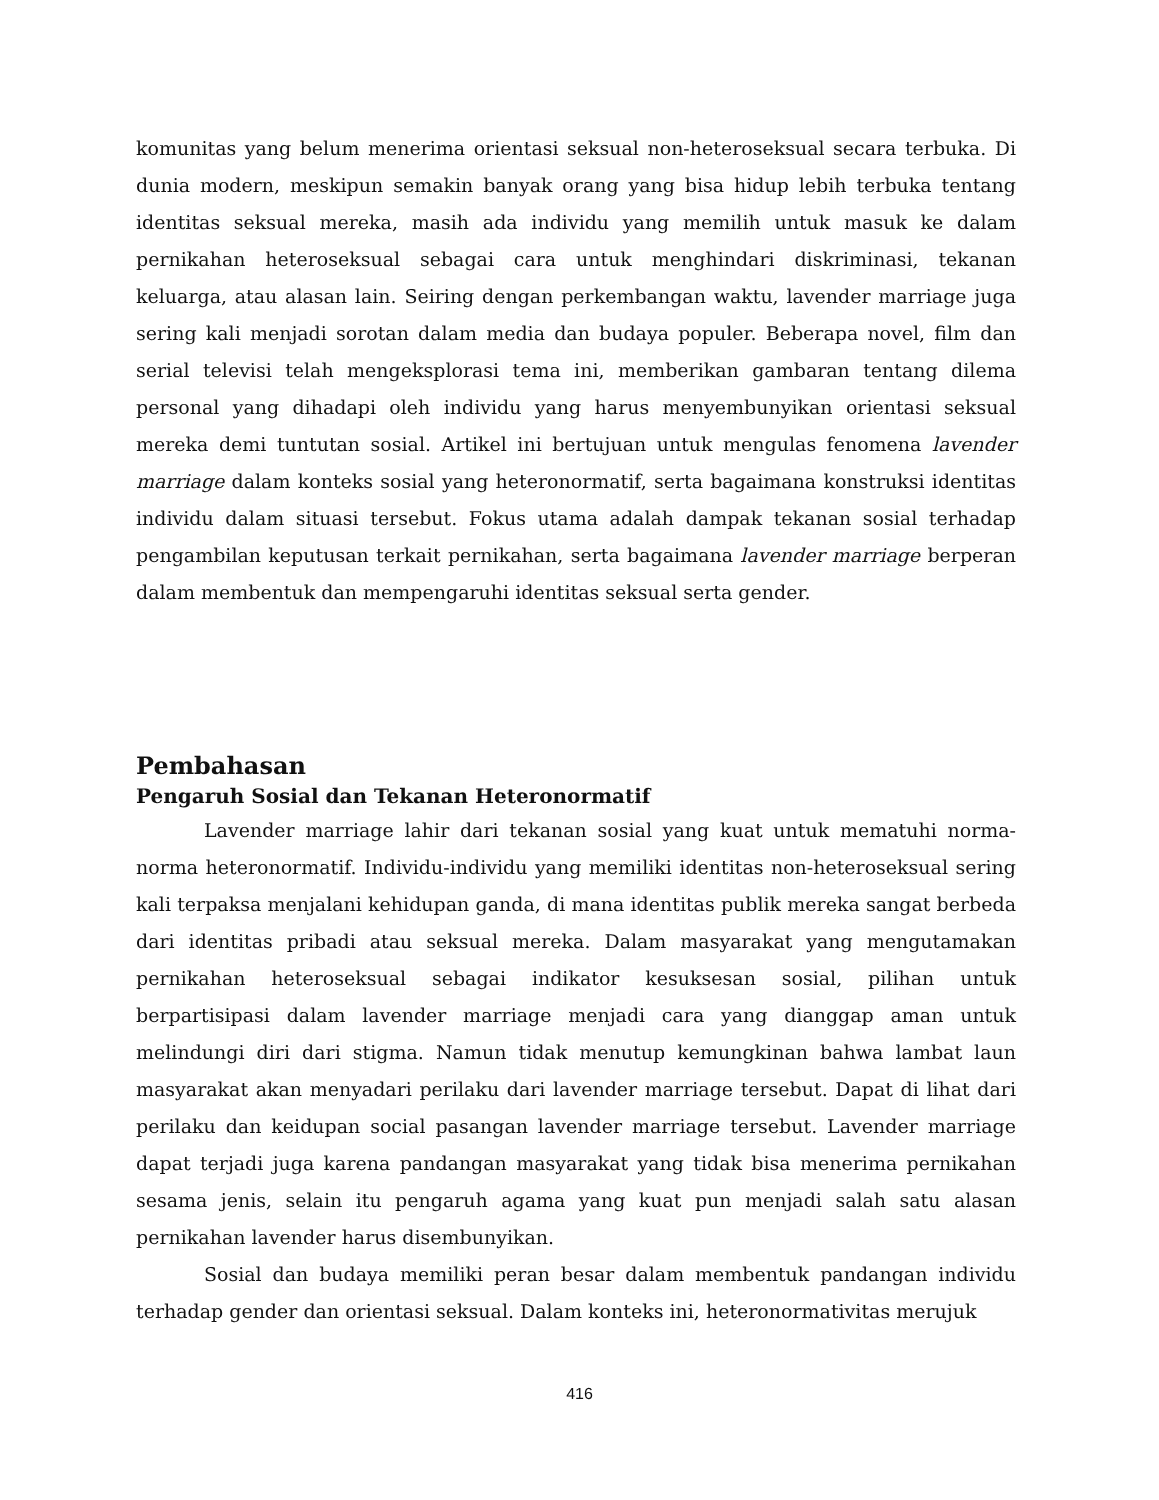komunitas yang belum menerima orientasi seksual non-heteroseksual secara terbuka. Di dunia modern, meskipun semakin banyak orang yang bisa hidup lebih terbuka tentang identitas seksual mereka, masih ada individu yang memilih untuk masuk ke dalam pernikahan heteroseksual sebagai cara untuk menghindari diskriminasi, tekanan keluarga, atau alasan lain. Seiring dengan perkembangan waktu, lavender marriage juga sering kali menjadi sorotan dalam media dan budaya populer. Beberapa novel, film dan serial televisi telah mengeksplorasi tema ini, memberikan gambaran tentang dilema personal yang dihadapi oleh individu yang harus menyembunyikan orientasi seksual mereka demi tuntutan sosial. Artikel ini bertujuan untuk mengulas fenomena lavender marriage dalam konteks sosial yang heteronormatif, serta bagaimana konstruksi identitas individu dalam situasi tersebut. Fokus utama adalah dampak tekanan sosial terhadap pengambilan keputusan terkait pernikahan, serta bagaimana lavender marriage berperan dalam membentuk dan mempengaruhi identitas seksual serta gender.
Pembahasan
Pengaruh Sosial dan Tekanan Heteronormatif
Lavender marriage lahir dari tekanan sosial yang kuat untuk mematuhi norma-norma heteronormatif. Individu-individu yang memiliki identitas non-heteroseksual sering kali terpaksa menjalani kehidupan ganda, di mana identitas publik mereka sangat berbeda dari identitas pribadi atau seksual mereka. Dalam masyarakat yang mengutamakan pernikahan heteroseksual sebagai indikator kesuksesan sosial, pilihan untuk berpartisipasi dalam lavender marriage menjadi cara yang dianggap aman untuk melindungi diri dari stigma. Namun tidak menutup kemungkinan bahwa lambat laun masyarakat akan menyadari perilaku dari lavender marriage tersebut. Dapat di lihat dari perilaku dan keidupan social pasangan lavender marriage tersebut. Lavender marriage dapat terjadi juga karena pandangan masyarakat yang tidak bisa menerima pernikahan sesama jenis, selain itu pengaruh agama yang kuat pun menjadi salah satu alasan pernikahan lavender harus disembunyikan.
Sosial dan budaya memiliki peran besar dalam membentuk pandangan individu terhadap gender dan orientasi seksual. Dalam konteks ini, heteronormativitas merujuk
416